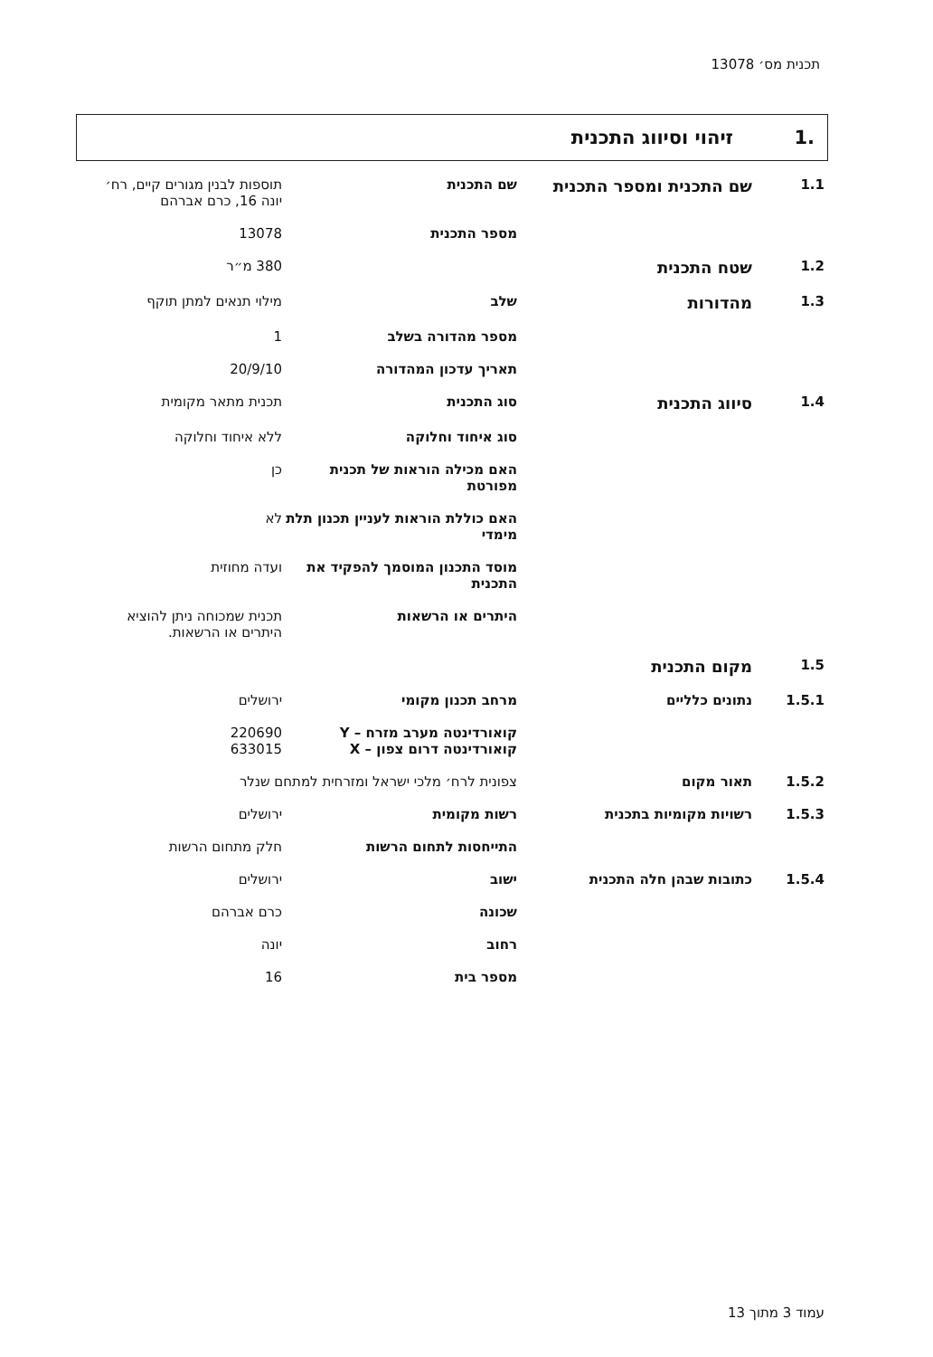תכנית מס׳ 13078
.1 זיהוי וסיווג התכנית
| 1.1 | שם התכנית ומספר התכנית | שם התכנית | תוספות לבנין מגורים קיים, רח׳ יונה 16, כרם אברהם |
| | | מספר התכנית | 13078 |
| 1.2 | שטח התכנית | | 380 מ״ר |
| 1.3 | מהדורות | שלב | מילוי תנאים למתן תוקף |
| | | מספר מהדורה בשלב | 1 |
| | | תאריך עדכון המהדורה | 20/9/10 |
| 1.4 | סיווג התכנית | סוג התכנית | תכנית מתאר מקומית |
| | | סוג איחוד וחלוקה | ללא איחוד וחלוקה |
| | | האם מכילה הוראות של תכנית מפורטת | כן |
| | | האם כוללת הוראות לעניין תכנון תלת מימדי | לא |
| | | מוסד התכנון המוסמך להפקיד את התכנית | ועדה מחוזית |
| | | היתרים או הרשאות | תכנית שמכוחה ניתן להוציא היתרים או הרשאות. |
| 1.5 | מקום התכנית | | |
| 1.5.1 | נתונים כלליים | מרחב תכנון מקומי | ירושלים |
| | | קואורדינטה מערב מזרח – Y קואורדינטה דרום צפון – X | 220690 633015 |
| 1.5.2 | תאור מקום | צפונית לרח׳ מלכי ישראל ומזרחית למתחם שנלר | |
| 1.5.3 | רשויות מקומיות בתכנית | רשות מקומית | ירושלים |
| | | התייחסות לתחום הרשות | חלק מתחום הרשות |
| 1.5.4 | כתובות שבהן חלה התכנית | ישוב | ירושלים |
| | | שכונה | כרם אברהם |
| | | רחוב | יונה |
| | | מספר בית | 16 |
עמוד 3 מתוך 13